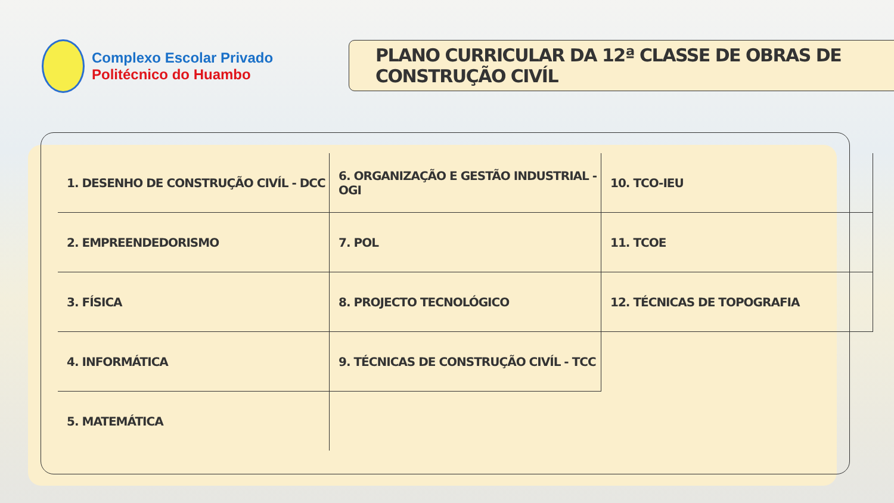Complexo Escolar Privado
Politécnico do Huambo
PLANO CURRICULAR DA 12ª CLASSE DE OBRAS DE CONSTRUÇÃO CIVÍL
| 1. DESENHO DE CONSTRUÇÃO CIVÍL - DCC | 6. ORGANIZAÇÃO E GESTÃO INDUSTRIAL - OGI | 10. TCO-IEU |
| 2. EMPREENDEDORISMO | 7. POL | 11. TCOE |
| 3. FÍSICA | 8. PROJECTO TECNOLÓGICO | 12. TÉCNICAS DE TOPOGRAFIA |
| 4. INFORMÁTICA | 9. TÉCNICAS DE CONSTRUÇÃO CIVÍL - TCC | |
| 5. MATEMÁTICA | | |